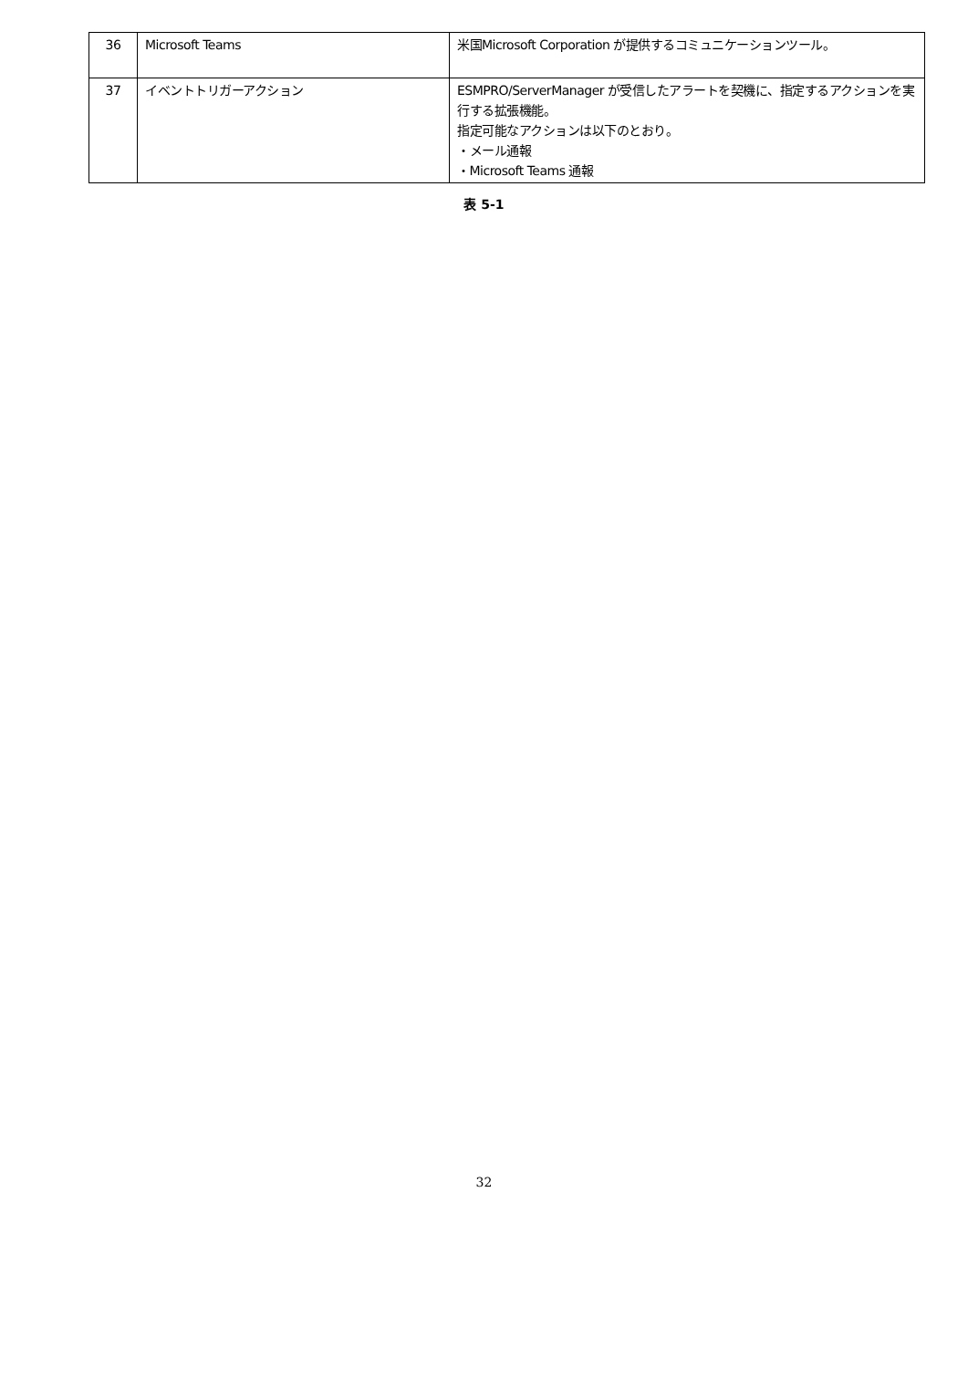| 36 | Microsoft Teams | 米国Microsoft Corporation が提供するコミュニケーションツール。 |
| 37 | イベントトリガーアクション | ESMPRO/ServerManager が受信したアラートを契機に、指定するアクションを実行する拡張機能。 指定可能なアクションは以下のとおり。 ・メール通報 ・Microsoft Teams 通報 |
表 5-1
32